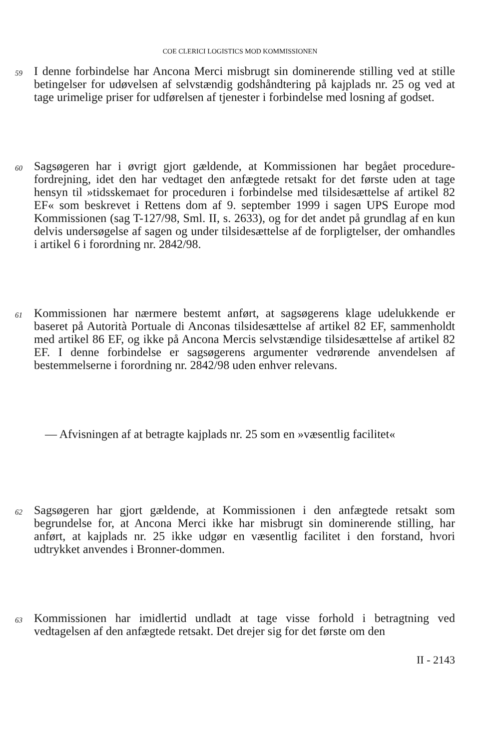COE CLERICI LOGISTICS MOD KOMMISSIONEN
59
I denne forbindelse har Ancona Merci misbrugt sin dominerende stilling ved at stille betingelser for udøvelsen af selvstændig godshåndtering på kajplads nr. 25 og ved at tage urimelige priser for udførelsen af tjenester i forbindelse med losning af godset.
60
Sagsøgeren har i øvrigt gjort gældende, at Kommissionen har begået procedure-fordrejning, idet den har vedtaget den anfægtede retsakt for det første uden at tage hensyn til »tidsskemaet for proceduren i forbindelse med tilsidesættelse af artikel 82 EF« som beskrevet i Rettens dom af 9. september 1999 i sagen UPS Europe mod Kommissionen (sag T-127/98, Sml. II, s. 2633), og for det andet på grundlag af en kun delvis undersøgelse af sagen og under tilsidesættelse af de forpligtelser, der omhandles i artikel 6 i forordning nr. 2842/98.
61
Kommissionen har nærmere bestemt anført, at sagsøgerens klage udelukkende er baseret på Autorità Portuale di Anconas tilsidesættelse af artikel 82 EF, sammenholdt med artikel 86 EF, og ikke på Ancona Mercis selvstændige tilsidesættelse af artikel 82 EF. I denne forbindelse er sagsøgerens argumenter vedrørende anvendelsen af bestemmelserne i forordning nr. 2842/98 uden enhver relevans.
— Afvisningen af at betragte kajplads nr. 25 som en »væsentlig facilitet«
62
Sagsøgeren har gjort gældende, at Kommissionen i den anfægtede retsakt som begrundelse for, at Ancona Merci ikke har misbrugt sin dominerende stilling, har anført, at kajplads nr. 25 ikke udgør en væsentlig facilitet i den forstand, hvori udtrykket anvendes i Bronner-dommen.
63
Kommissionen har imidlertid undladt at tage visse forhold i betragtning ved vedtagelsen af den anfægtede retsakt. Det drejer sig for det første om den
II - 2143